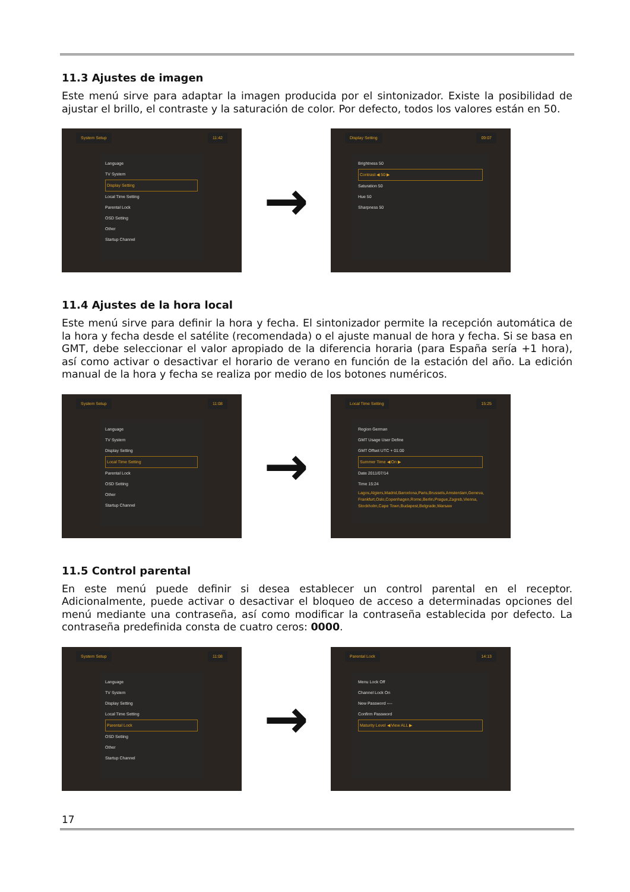11.3 Ajustes de imagen
Este menú sirve para adaptar la imagen producida por el sintonizador. Existe la posibilidad de ajustar el brillo, el contraste y la saturación de color. Por defecto, todos los valores están en 50.
System Setup 11:42
Language
TV System
Display Setting
Local Time Setting
Parental Lock
OSD Setting
Other
Startup Channel
→
Display Setting 09:07
Brightness 50
Contrast ◀ 50 ▶
Saturation 50
Hue 50
Sharpness 50
11.4 Ajustes de la hora local
Este menú sirve para definir la hora y fecha. El sintonizador permite la recepción automática de la hora y fecha desde el satélite (recomendada) o el ajuste manual de hora y fecha. Si se basa en GMT, debe seleccionar el valor apropiado de la diferencia horaria (para España sería +1 hora), así como activar o desactivar el horario de verano en función de la estación del año. La edición manual de la hora y fecha se realiza por medio de los botones numéricos.
System Setup 11:08
Language
TV System
Display Setting
Local Time Setting
Parental Lock
OSD Setting
Other
Startup Channel
→
Local Time Setting 15:25
Region German
GMT Usage User Define
GMT Offset UTC + 01:00
Summer Time ◀ On ▶
Date 2011/07/14
Time 15:24
Lagos,Algiers,Madrid,Barcelona,Paris,Brussels,Amsterdam,Geneva, Frankfurt,Oslo,Copenhagen,Rome,Berlin,Prague,Zagreb,Vienna, Stockholm,Cape Town,Budapest,Belgrade,Warsaw
11.5 Control parental
En este menú puede definir si desea establecer un control parental en el receptor. Adicionalmente, puede activar o desactivar el bloqueo de acceso a determinadas opciones del menú mediante una contraseña, así como modificar la contraseña establecida por defecto. La contraseña predefinida consta de cuatro ceros: 0000.
System Setup 11:08
Language
TV System
Display Setting
Local Time Setting
Parental Lock
OSD Setting
Other
Startup Channel
→
Parental Lock 14:13
Menu Lock Off
Channel Lock On
New Password ----
Confirm Password
Maturity Level ◀ View ALL ▶
17